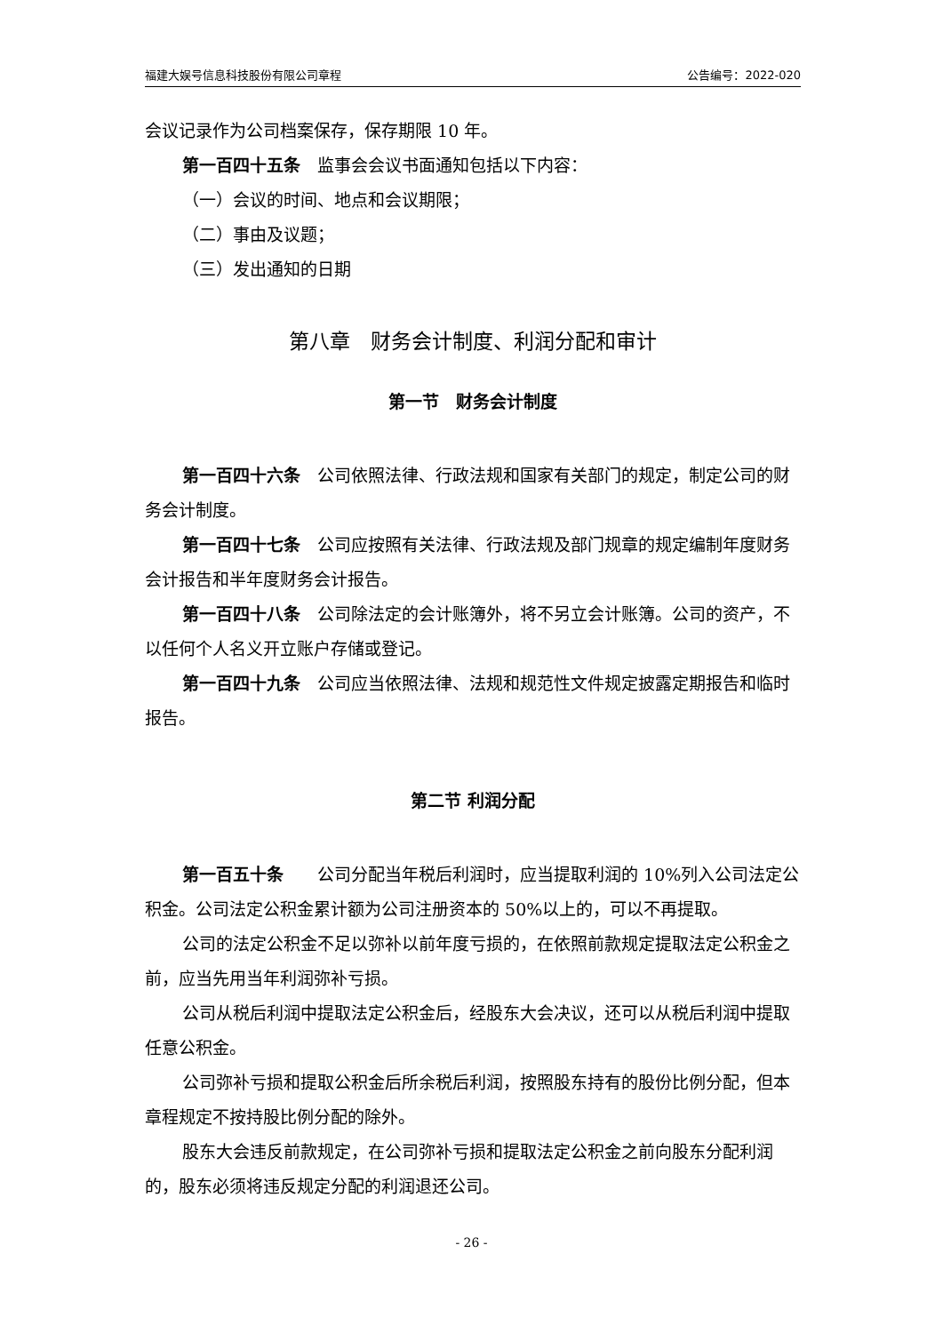福建大娱号信息科技股份有限公司章程 公告编号：2022-020
会议记录作为公司档案保存，保存期限 10 年。
第一百四十五条　监事会会议书面通知包括以下内容：
（一）会议的时间、地点和会议期限；
（二）事由及议题；
（三）发出通知的日期
第八章　财务会计制度、利润分配和审计
第一节　财务会计制度
第一百四十六条　公司依照法律、行政法规和国家有关部门的规定，制定公司的财务会计制度。
第一百四十七条　公司应按照有关法律、行政法规及部门规章的规定编制年度财务会计报告和半年度财务会计报告。
第一百四十八条　公司除法定的会计账簿外，将不另立会计账簿。公司的资产，不以任何个人名义开立账户存储或登记。
第一百四十九条　公司应当依照法律、法规和规范性文件规定披露定期报告和临时报告。
第二节 利润分配
第一百五十条　　公司分配当年税后利润时，应当提取利润的 10%列入公司法定公积金。公司法定公积金累计额为公司注册资本的 50%以上的，可以不再提取。
公司的法定公积金不足以弥补以前年度亏损的，在依照前款规定提取法定公积金之前，应当先用当年利润弥补亏损。
公司从税后利润中提取法定公积金后，经股东大会决议，还可以从税后利润中提取任意公积金。
公司弥补亏损和提取公积金后所余税后利润，按照股东持有的股份比例分配，但本章程规定不按持股比例分配的除外。
股东大会违反前款规定，在公司弥补亏损和提取法定公积金之前向股东分配利润的，股东必须将违反规定分配的利润退还公司。
- 26 -